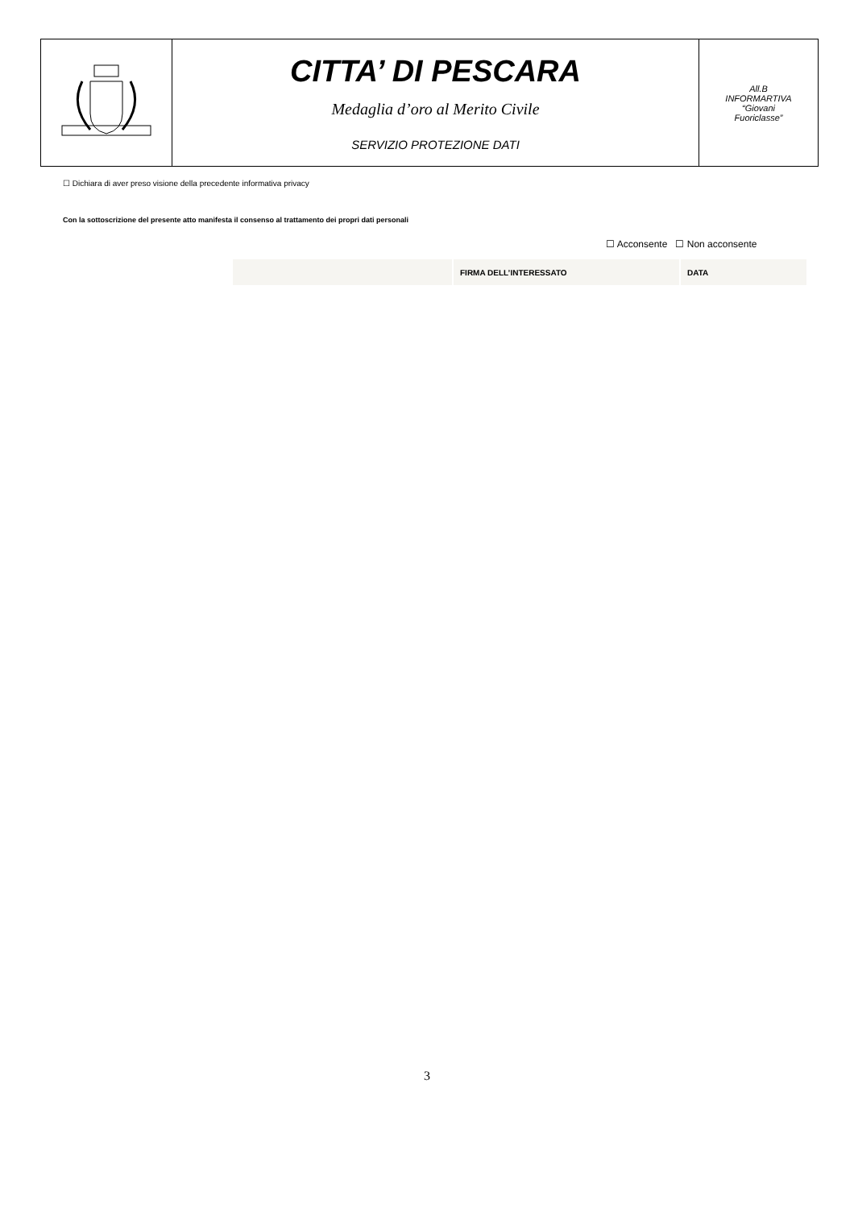| | CITTA’ DI PESCARA Medaglia d’oro al Merito Civile SERVIZIO PROTEZIONE DATI | All.B INFORMARTIVA “Giovani Fuoriclasse” |
☐ Dichiara di aver preso visione della precedente informativa privacy
Con la sottoscrizione del presente atto manifesta il consenso al trattamento dei propri dati personali
☐ Acconsente ☐ Non acconsente
| | FIRMA DELL’INTERESSATO | DATA |
3